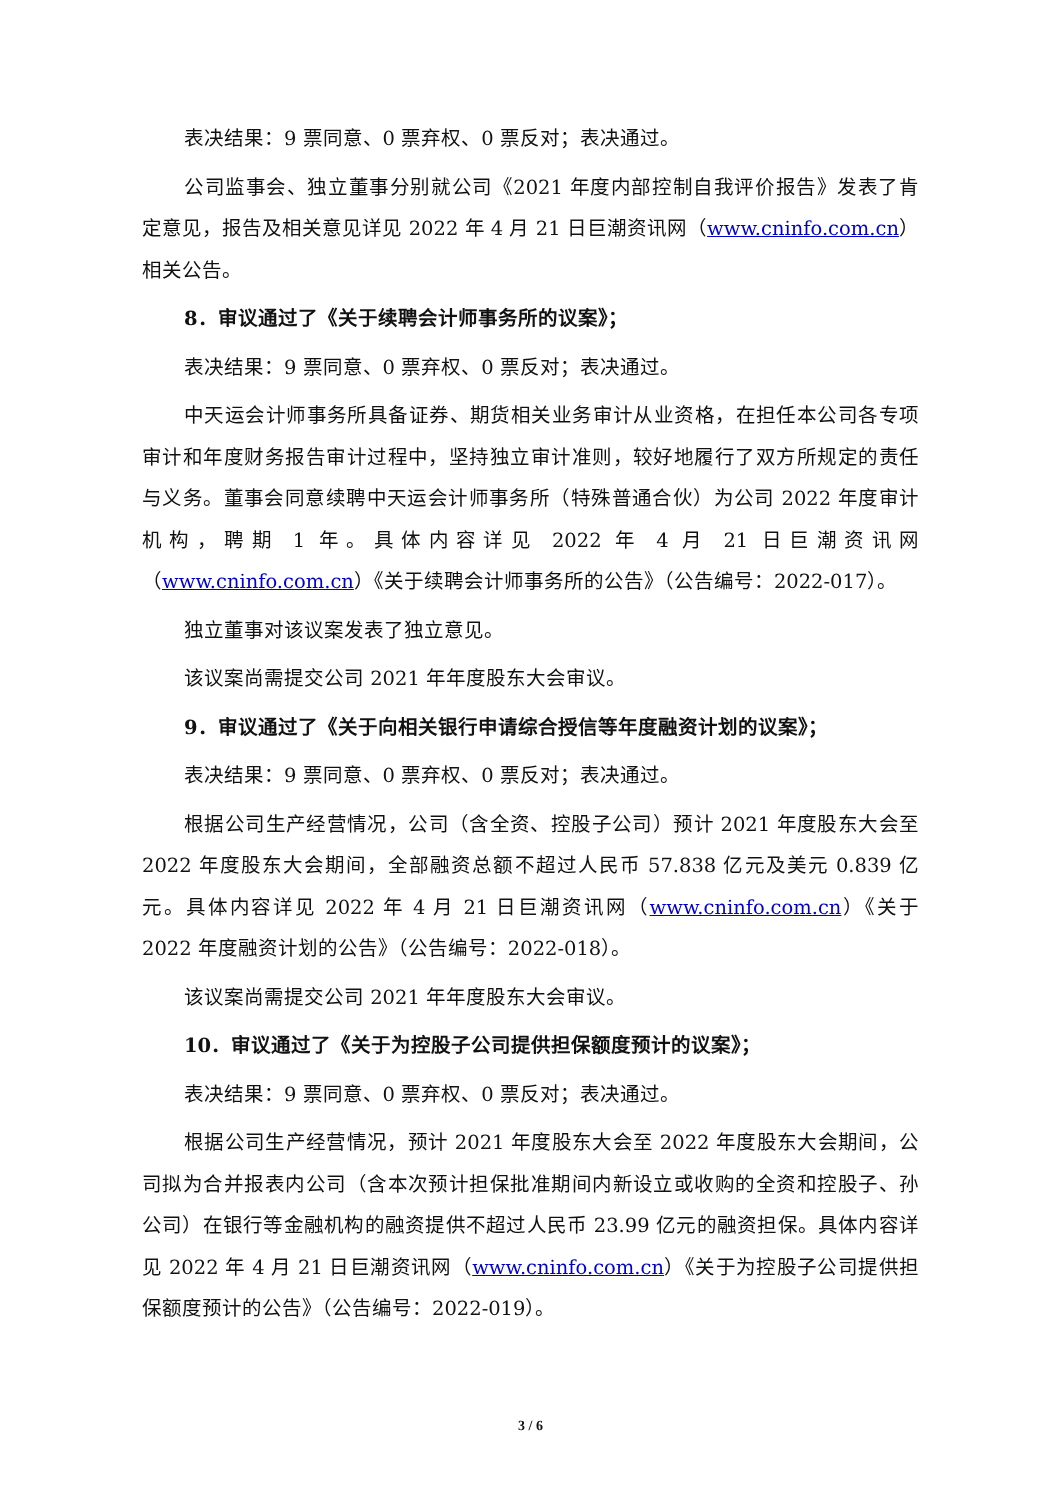表决结果：9 票同意、0 票弃权、0 票反对；表决通过。
公司监事会、独立董事分别就公司《2021 年度内部控制自我评价报告》发表了肯定意见，报告及相关意见详见 2022 年 4 月 21 日巨潮资讯网（www.cninfo.com.cn）相关公告。
8．审议通过了《关于续聘会计师事务所的议案》；
表决结果：9 票同意、0 票弃权、0 票反对；表决通过。
中天运会计师事务所具备证券、期货相关业务审计从业资格，在担任本公司各专项审计和年度财务报告审计过程中，坚持独立审计准则，较好地履行了双方所规定的责任与义务。董事会同意续聘中天运会计师事务所（特殊普通合伙）为公司 2022 年度审计机构，聘期 1 年。具体内容详见 2022 年 4 月 21 日巨潮资讯网（www.cninfo.com.cn）《关于续聘会计师事务所的公告》（公告编号：2022-017）。
独立董事对该议案发表了独立意见。
该议案尚需提交公司 2021 年年度股东大会审议。
9．审议通过了《关于向相关银行申请综合授信等年度融资计划的议案》；
表决结果：9 票同意、0 票弃权、0 票反对；表决通过。
根据公司生产经营情况，公司（含全资、控股子公司）预计 2021 年度股东大会至 2022 年度股东大会期间，全部融资总额不超过人民币 57.838 亿元及美元 0.839 亿元。具体内容详见 2022 年 4 月 21 日巨潮资讯网（www.cninfo.com.cn）《关于 2022 年度融资计划的公告》（公告编号：2022-018）。
该议案尚需提交公司 2021 年年度股东大会审议。
10．审议通过了《关于为控股子公司提供担保额度预计的议案》；
表决结果：9 票同意、0 票弃权、0 票反对；表决通过。
根据公司生产经营情况，预计 2021 年度股东大会至 2022 年度股东大会期间，公司拟为合并报表内公司（含本次预计担保批准期间内新设立或收购的全资和控股子、孙公司）在银行等金融机构的融资提供不超过人民币 23.99 亿元的融资担保。具体内容详见 2022 年 4 月 21 日巨潮资讯网（www.cninfo.com.cn）《关于为控股子公司提供担保额度预计的公告》（公告编号：2022-019）。
3 / 6